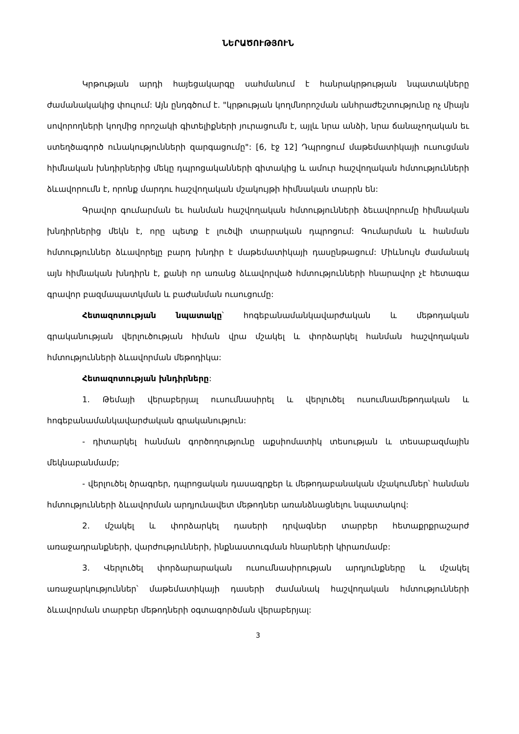ՆԵՐԱԾՈՒԹՅՈՒՆ
Կրթության արդի հայեցակարգը սահմանում է հանրակրթության նպատակները ժամանակակից փուլում: Այն ընդգծում է. "կրթության կողմնորոշման անհրաժեշտությունը ոչ միայն սովորողների կողմից որոշակի գիտելիքների յուրացումն է, այլև նրա անձի, նրա ճանաչողական եւ ստեղծագործ ունակությունների զարգացումը": [6, էջ 12] Դպրոցում մաթեմատիկայի ուսուցման հիմնական խնդիրներից մեկը դպրոցականների գիտակից և ամուր հաշվողական հմտությունների ձևավորումն է, որոնք մարդու հաշվողական մշակույթի հիմնական տարրն են:
Գրավոր գումարման եւ հանման հաշվողական հմտությունների ձեւավորումը հիմնական խնդիրներից մեկն է, որը պետք է լուծվի տարրական դպրոցում: Գումարման և հանման հմտություններ ձևավորելը բարդ խնդիր է մաթեմատիկայի դասընթացում: Միևնույն ժամանակ այն հիմնական խնդիրն է, քանի որ առանց ձևավորված հմտությունների հնարավոր չէ հետագա գրավոր բազմապատկման և բաժանման ուսուցումը:
Հետազոտության նպատակը՝ հոգեբանամանկավարժական և մեթոդական գրականության վերլուծության հիման վրա մշակել և փորձարկել հանման հաշվողական հմտությունների ձևավորման մեթոդիկա:
Հետազոտության խնդիրները:
1. Թեմայի վերաբերյալ ուսումնասիրել և վերլուծել ուսումնամեթոդական և հոգեբանամանկավարժական գրականություն:
- դիտարկել հանման գործողությունը աքսիոմատիկ տեսության և տեսաբազմային մեկնաբանմամբ;
- վերլուծել ծրագրեր, դպրոցական դասագրքեր և մեթոդաբանական մշակումներ՝ հանման հմտությունների ձևավորման արդյունավետ մեթոդներ առանձնացնելու նպատակով:
2. մշակել և փորձարկել դասերի դրվագներ տարբեր հետաքրքրաշարժ առաջադրանքների, վարժությունների, ինքնաստուգման հնարների կիրառմամբ:
3. Վերլուծել փորձարարական ուսումնասիրության արդյունքները և մշակել առաջարկություններ՝ մաթեմատիկայի դասերի ժամանակ հաշվողական հմտությունների ձևավորման տարբեր մեթոդների օգտագործման վերաբերյալ:
3